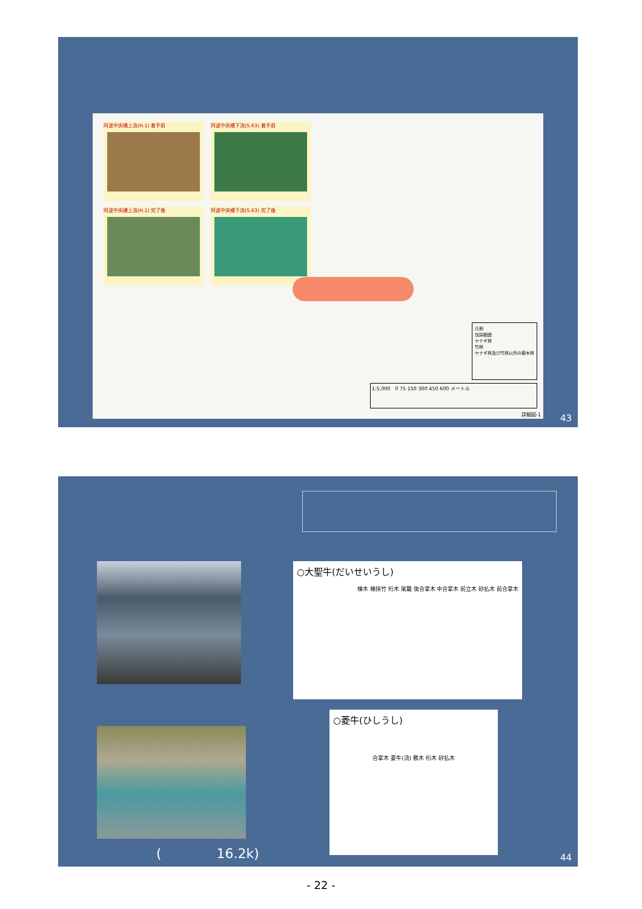阿波中央橋上流(H.1) 着手前 阿波中央橋下流(S.63) 着手前
阿波中央橋上流(H.1) 完了後 阿波中央橋下流(S.63) 完了後
凡例
伐採範囲
ヤナギ林
竹林
ヤナギ林及び竹林以外の樹木林
1:5,000 0 75 150 300 450 600 メートル
詳細図-1
43
○大聖牛(だいせいうし)
棟木 棟挟竹 桁木 尾籠 後合掌木 中合掌木 前立木 砂払木 前合掌木
○菱牛(ひしうし)
合掌木 菱牛(流) 敷木 桁木 砂払木
( 16.2k) 44
- 22 -